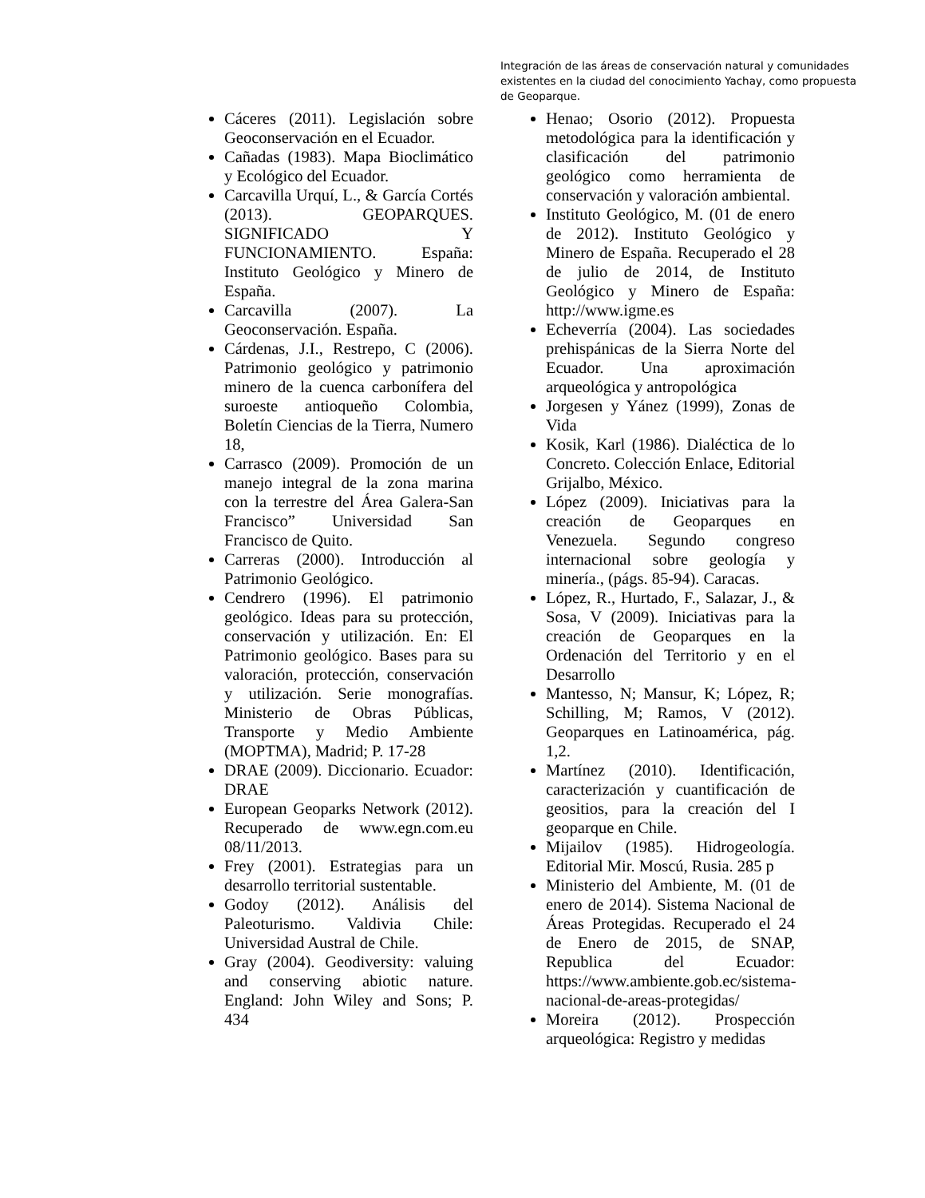Integración de las áreas de conservación natural y comunidades existentes en la ciudad del conocimiento Yachay, como propuesta de Geoparque.
Cáceres (2011). Legislación sobre Geoconservación en el Ecuador.
Cañadas (1983). Mapa Bioclimático y Ecológico del Ecuador.
Carcavilla Urquí, L., & García Cortés (2013). GEOPARQUES. SIGNIFICADO Y FUNCIONAMIENTO. España: Instituto Geológico y Minero de España.
Carcavilla (2007). La Geoconservación. España.
Cárdenas, J.I., Restrepo, C (2006). Patrimonio geológico y patrimonio minero de la cuenca carbonífera del suroeste antioqueño Colombia, Boletín Ciencias de la Tierra, Numero 18,
Carrasco (2009). Promoción de un manejo integral de la zona marina con la terrestre del Área Galera-San Francisco” Universidad San Francisco de Quito.
Carreras (2000). Introducción al Patrimonio Geológico.
Cendrero (1996). El patrimonio geológico. Ideas para su protección, conservación y utilización. En: El Patrimonio geológico. Bases para su valoración, protección, conservación y utilización. Serie monografías. Ministerio de Obras Públicas, Transporte y Medio Ambiente (MOPTMA), Madrid; P. 17-28
DRAE (2009). Diccionario. Ecuador: DRAE
European Geoparks Network (2012). Recuperado de www.egn.com.eu 08/11/2013.
Frey (2001). Estrategias para un desarrollo territorial sustentable.
Godoy (2012). Análisis del Paleoturismo. Valdivia Chile: Universidad Austral de Chile.
Gray (2004). Geodiversity: valuing and conserving abiotic nature. England: John Wiley and Sons; P. 434
Henao; Osorio (2012). Propuesta metodológica para la identificación y clasificación del patrimonio geológico como herramienta de conservación y valoración ambiental.
Instituto Geológico, M. (01 de enero de 2012). Instituto Geológico y Minero de España. Recuperado el 28 de julio de 2014, de Instituto Geológico y Minero de España: http://www.igme.es
Echeverría (2004). Las sociedades prehispánicas de la Sierra Norte del Ecuador. Una aproximación arqueológica y antropológica
Jorgesen y Yánez (1999), Zonas de Vida
Kosik, Karl (1986). Dialéctica de lo Concreto. Colección Enlace, Editorial Grijalbo, México.
López (2009). Iniciativas para la creación de Geoparques en Venezuela. Segundo congreso internacional sobre geología y minería., (págs. 85-94). Caracas.
López, R., Hurtado, F., Salazar, J., & Sosa, V (2009). Iniciativas para la creación de Geoparques en la Ordenación del Territorio y en el Desarrollo
Mantesso, N; Mansur, K; López, R; Schilling, M; Ramos, V (2012). Geoparques en Latinoamérica, pág. 1,2.
Martínez (2010). Identificación, caracterización y cuantificación de geositios, para la creación del I geoparque en Chile.
Mijailov (1985). Hidrogeología. Editorial Mir. Moscú, Rusia. 285 p
Ministerio del Ambiente, M. (01 de enero de 2014). Sistema Nacional de Áreas Protegidas. Recuperado el 24 de Enero de 2015, de SNAP, Republica del Ecuador: https://www.ambiente.gob.ec/sistema-nacional-de-areas-protegidas/
Moreira (2012). Prospección arqueológica: Registro y medidas